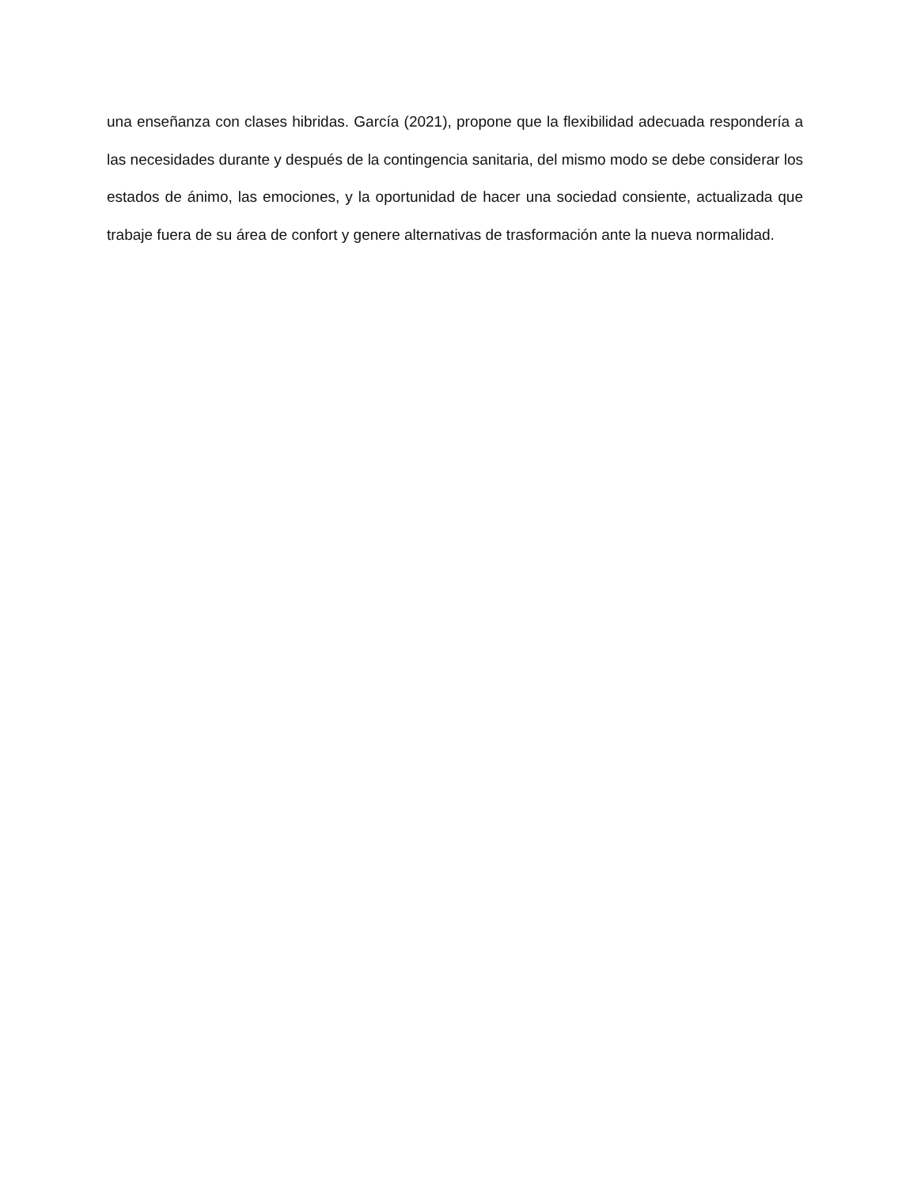una enseñanza con clases hibridas. García (2021), propone que la flexibilidad adecuada respondería a las necesidades durante y después de la contingencia sanitaria, del mismo modo se debe considerar los estados de ánimo, las emociones, y la oportunidad de hacer una sociedad consiente, actualizada que trabaje fuera de su área de confort y genere alternativas de trasformación ante la nueva normalidad.